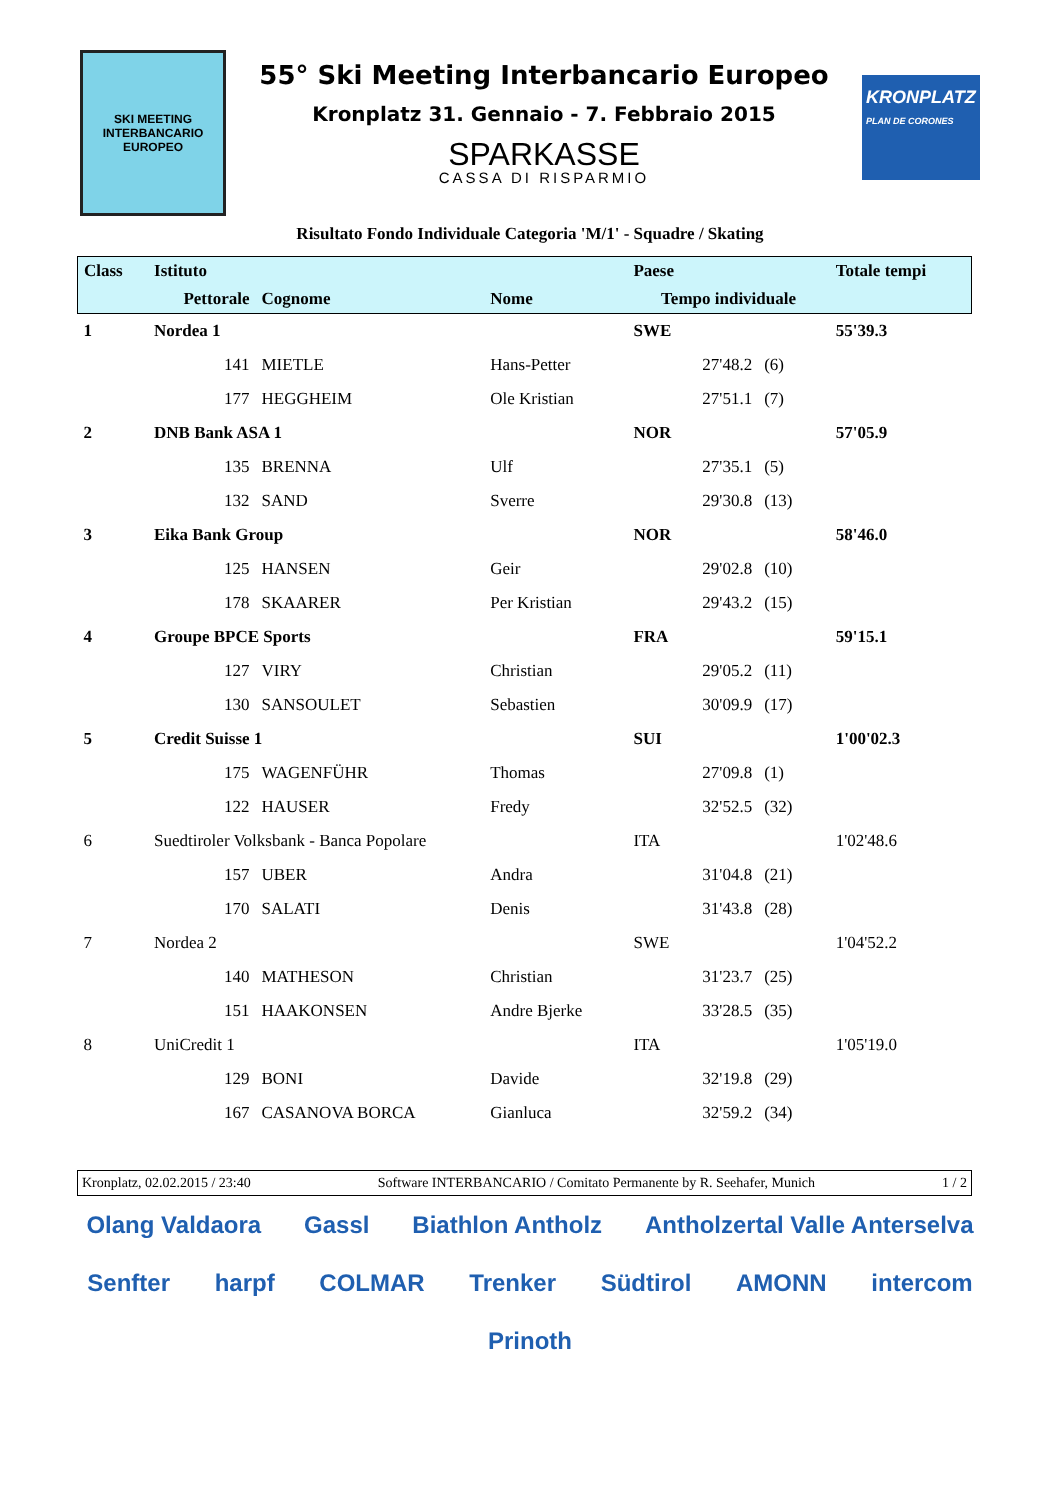SKI MEETING INTERBANCARIO EUROPEO
55° Ski Meeting Interbancario Europeo
Kronplatz 31. Gennaio - 7. Febbraio 2015
SPARKASSE
CASSA DI RISPARMIO
KRONPLATZ
PLAN DE CORONES
Risultato Fondo Individuale Categoria 'M/1' - Squadre / Skating
| Class | Istituto | | | Paese | | | Totale tempi |
| --- | --- | --- | --- | --- | --- | --- | --- |
| | Pettorale | Cognome | Nome | Tempo individuale | | | |
| 1 | Nordea 1 | | | SWE | | | 55'39.3 |
| | 141 | MIETLE | Hans-Petter | | 27'48.2 | (6) | |
| | 177 | HEGGHEIM | Ole Kristian | | 27'51.1 | (7) | |
| 2 | DNB Bank ASA 1 | | | NOR | | | 57'05.9 |
| | 135 | BRENNA | Ulf | | 27'35.1 | (5) | |
| | 132 | SAND | Sverre | | 29'30.8 | (13) | |
| 3 | Eika Bank Group | | | NOR | | | 58'46.0 |
| | 125 | HANSEN | Geir | | 29'02.8 | (10) | |
| | 178 | SKAARER | Per Kristian | | 29'43.2 | (15) | |
| 4 | Groupe BPCE Sports | | | FRA | | | 59'15.1 |
| | 127 | VIRY | Christian | | 29'05.2 | (11) | |
| | 130 | SANSOULET | Sebastien | | 30'09.9 | (17) | |
| 5 | Credit Suisse 1 | | | SUI | | | 1'00'02.3 |
| | 175 | WAGENFÜHR | Thomas | | 27'09.8 | (1) | |
| | 122 | HAUSER | Fredy | | 32'52.5 | (32) | |
| 6 | Suedtiroler Volksbank - Banca Popolare | | | ITA | | | 1'02'48.6 |
| | 157 | UBER | Andra | | 31'04.8 | (21) | |
| | 170 | SALATI | Denis | | 31'43.8 | (28) | |
| 7 | Nordea 2 | | | SWE | | | 1'04'52.2 |
| | 140 | MATHESON | Christian | | 31'23.7 | (25) | |
| | 151 | HAAKONSEN | Andre Bjerke | | 33'28.5 | (35) | |
| 8 | UniCredit 1 | | | ITA | | | 1'05'19.0 |
| | 129 | BONI | Davide | | 32'19.8 | (29) | |
| | 167 | CASANOVA BORCA | Gianluca | | 32'59.2 | (34) | |
Kronplatz, 02.02.2015 / 23:40 Software INTERBANCARIO / Comitato Permanente by R. Seehafer, Munich 1 / 2
Olang Valdaora Gassl Biathlon Antholz Antholzertal Valle Anterselva Senfter harpf COLMAR Trenker Südtirol AMONN intercom Prinoth